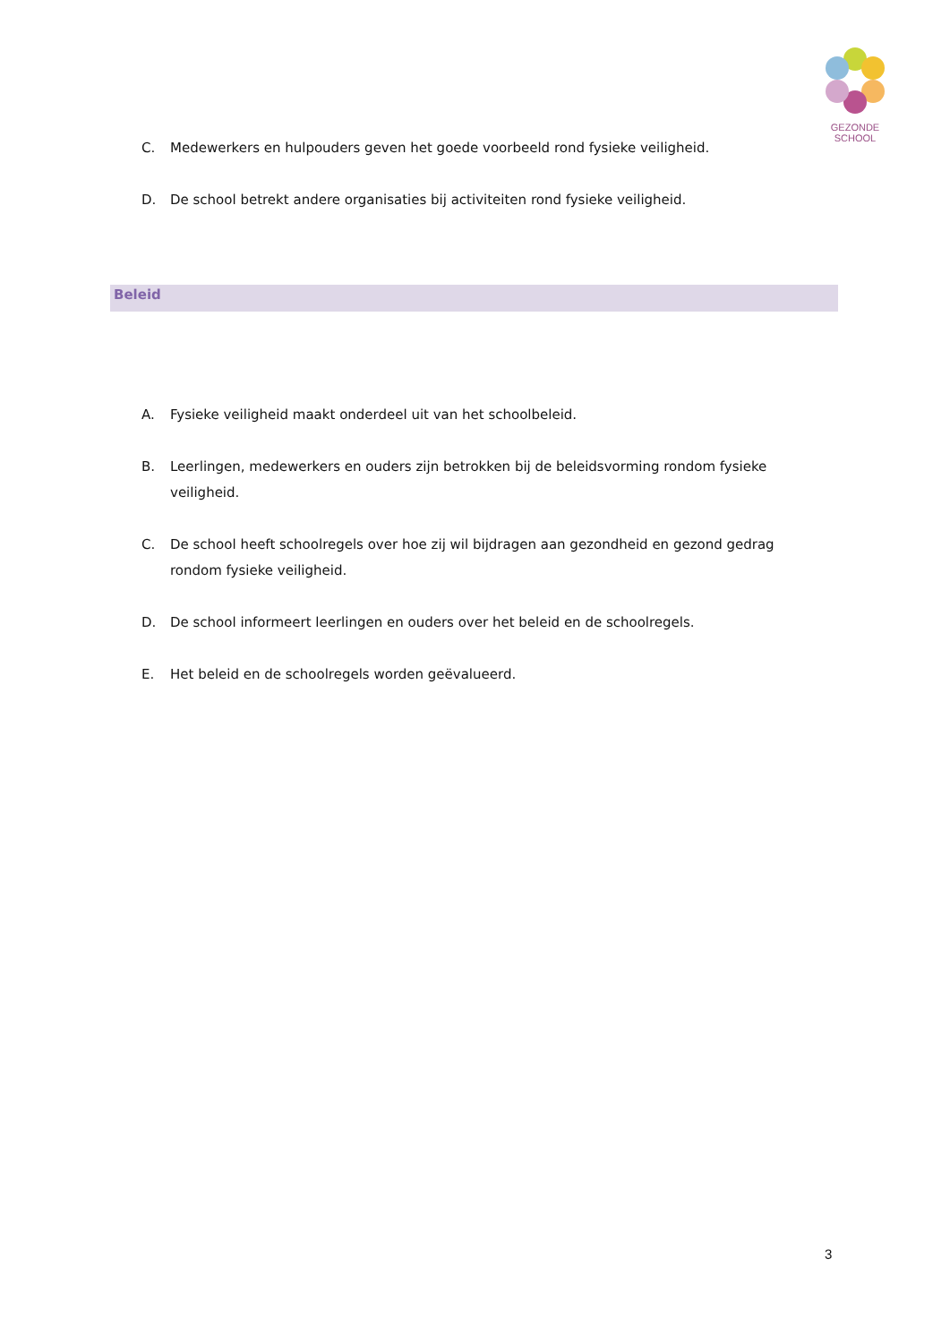GEZONDE
SCHOOL
C. Medewerkers en hulpouders geven het goede voorbeeld rond fysieke veiligheid.
D. De school betrekt andere organisaties bij activiteiten rond fysieke veiligheid.
Beleid
A. Fysieke veiligheid maakt onderdeel uit van het schoolbeleid.
B. Leerlingen, medewerkers en ouders zijn betrokken bij de beleidsvorming rondom fysieke veiligheid.
C. De school heeft schoolregels over hoe zij wil bijdragen aan gezondheid en gezond gedrag rondom fysieke veiligheid.
D. De school informeert leerlingen en ouders over het beleid en de schoolregels.
E. Het beleid en de schoolregels worden geëvalueerd.
3